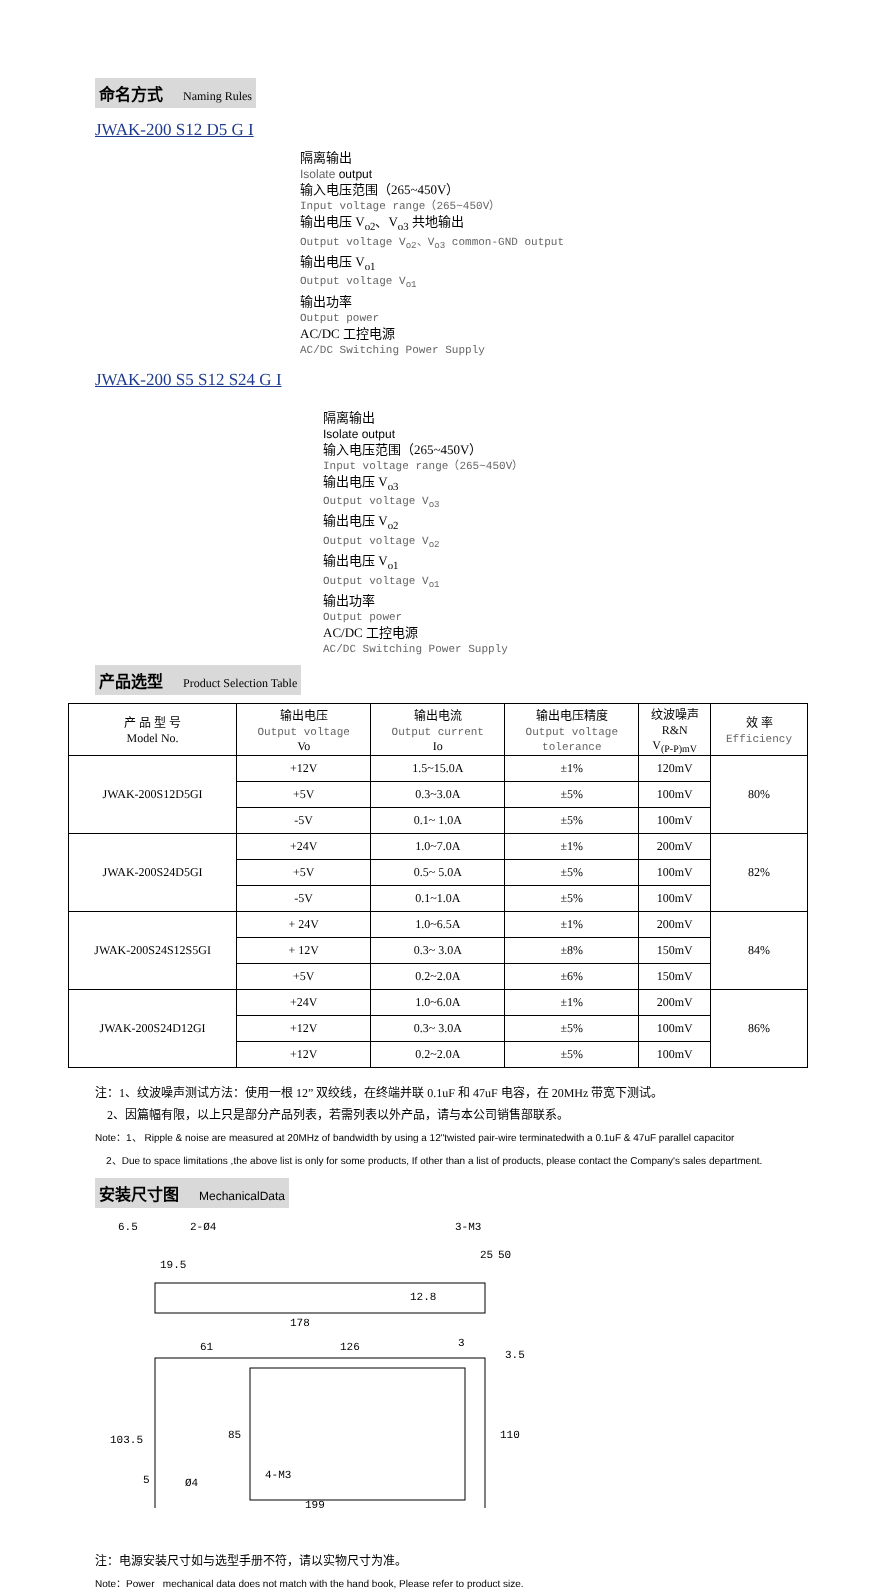命名方式 Naming Rules
JWAK-200 S12 D5 G I
隔离输出
Isolate output
输入电压范围（265~450V）
Input voltage range（265~450V）
输出电压 V<sub>o2</sub>、V<sub>o3</sub> 共地输出
Output voltage V<sub>o2</sub>、V<sub>o3</sub> common-GND output
输出电压 V<sub>o1</sub>
Output voltage V<sub>o1</sub>
输出功率
Output power
AC/DC 工控电源
AC/DC Switching Power Supply
JWAK-200 S5 S12 S24 G I
隔离输出
Isolate output
输入电压范围（265~450V）
Input voltage range（265~450V）
输出电压 V<sub>o3</sub>
Output voltage V<sub>o3</sub>
输出电压 V<sub>o2</sub>
Output voltage V<sub>o2</sub>
输出电压 V<sub>o1</sub>
Output voltage V<sub>o1</sub>
输出功率
Output power
AC/DC 工控电源
AC/DC Switching Power Supply
产品选型 Product Selection Table
| 产 品 型 号 Model No. | 输出电压 Output voltage Vo | 输出电流 Output current Io | 输出电压精度 Output voltage tolerance | 纹波噪声 R&N V<sub>(P-P)mV</sub> | 效 率 Efficiency |
| JWAK-200S12D5GI | +12V | 1.5~15.0A | ±1% | 120mV | 80% |
| | +5V | 0.3~3.0A | ±5% | 100mV | |
| | -5V | 0.1~ 1.0A | ±5% | 100mV | |
| JWAK-200S24D5GI | +24V | 1.0~7.0A | ±1% | 200mV | 82% |
| | +5V | 0.5~ 5.0A | ±5% | 100mV | |
| | -5V | 0.1~1.0A | ±5% | 100mV | |
| JWAK-200S24S12S5GI | + 24V | 1.0~6.5A | ±1% | 200mV | 84% |
| | + 12V | 0.3~ 3.0A | ±8% | 150mV | |
| | +5V | 0.2~2.0A | ±6% | 150mV | |
| JWAK-200S24D12GI | +24V | 1.0~6.0A | ±1% | 200mV | 86% |
| | +12V | 0.3~ 3.0A | ±5% | 100mV | |
| | +12V | 0.2~2.0A | ±5% | 100mV | |
注：1、纹波噪声测试方法：使用一根 12” 双绞线，在终端并联 0.1uF 和 47uF 电容，在 20MHz 带宽下测试。
2、因篇幅有限，以上只是部分产品列表，若需列表以外产品，请与本公司销售部联系。
Note：1、 Ripple & noise are measured at 20MHz of bandwidth by using a 12"twisted pair-wire terminatedwith a 0.1uF & 47uF parallel capacitor
2、Due to space limitations ,the above list is only for some products, If other than a list of products, please contact the Company's sales department.
安装尺寸图 MechanicalData
6.5
2-Ø4
3-M3
19.5
178
12.8
25
50
61
126
3
3.5
103.5
85
110
5
Ø4
4-M3
199
注：电源安装尺寸如与选型手册不符，请以实物尺寸为准。
Note：Power mechanical data does not match with the hand book, Please refer to product size.